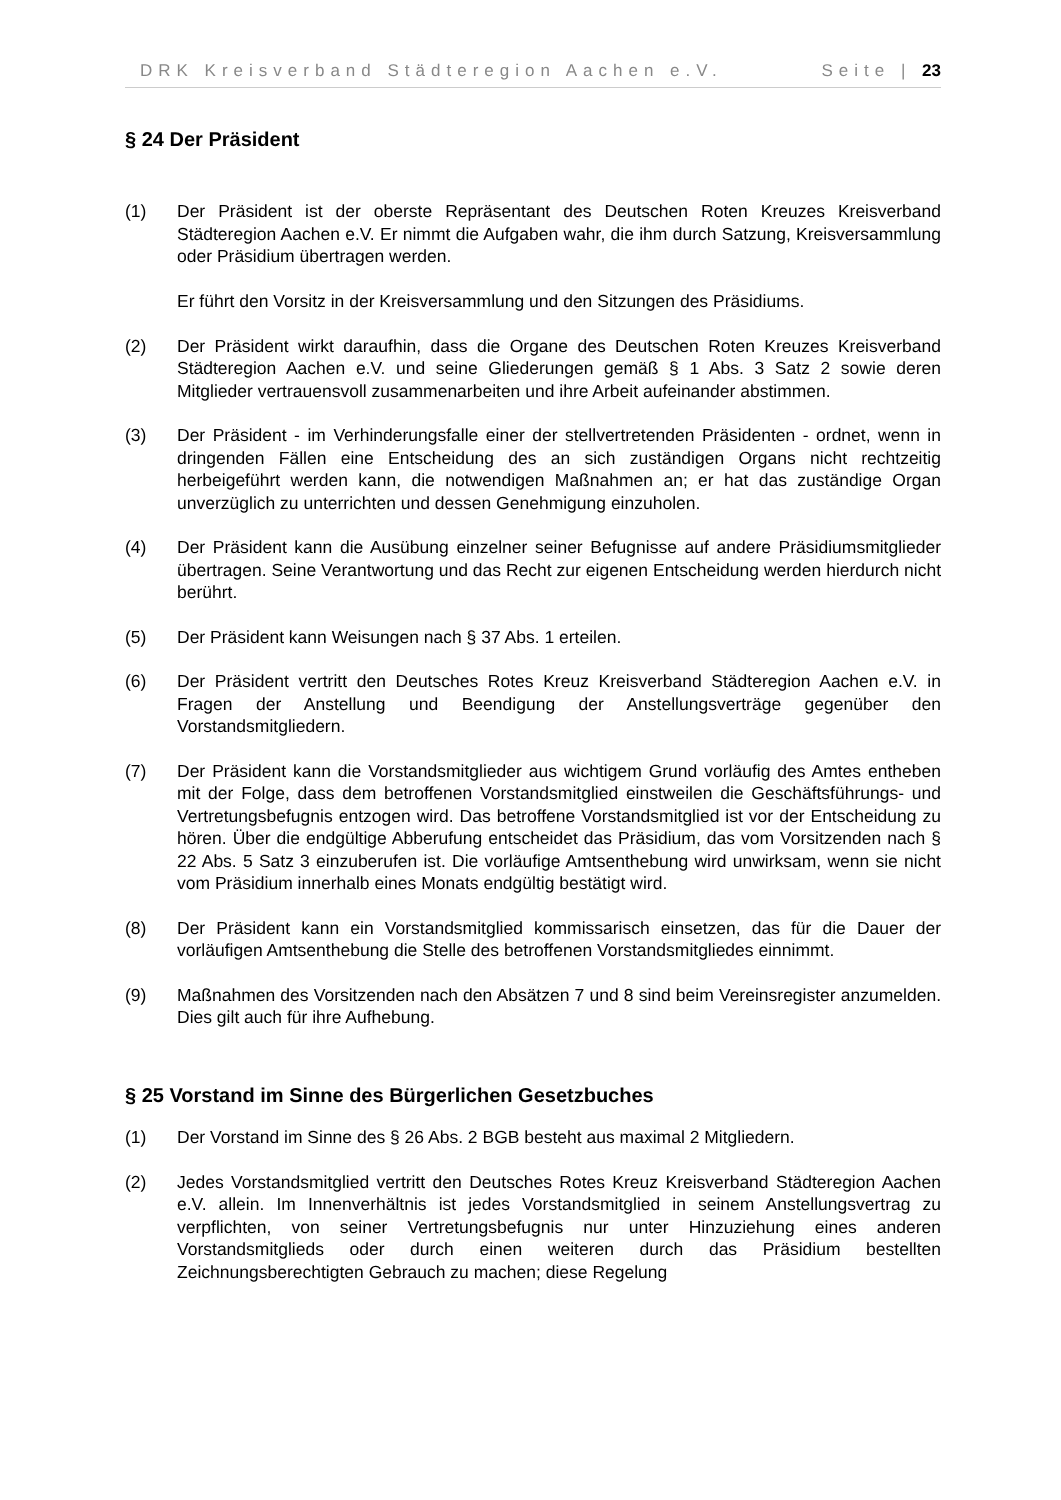DRK Kreisverband Städteregion Aachen e.V. Seite | 23
§ 24 Der Präsident
(1) Der Präsident ist der oberste Repräsentant des Deutschen Roten Kreuzes Kreisverband Städteregion Aachen e.V. Er nimmt die Aufgaben wahr, die ihm durch Satzung, Kreisversammlung oder Präsidium übertragen werden.
Er führt den Vorsitz in der Kreisversammlung und den Sitzungen des Präsidiums.
(2) Der Präsident wirkt daraufhin, dass die Organe des Deutschen Roten Kreuzes Kreisverband Städteregion Aachen e.V. und seine Gliederungen gemäß § 1 Abs. 3 Satz 2 sowie deren Mitglieder vertrauensvoll zusammenarbeiten und ihre Arbeit aufeinander abstimmen.
(3) Der Präsident - im Verhinderungsfalle einer der stellvertretenden Präsidenten - ordnet, wenn in dringenden Fällen eine Entscheidung des an sich zuständigen Organs nicht rechtzeitig herbeigeführt werden kann, die notwendigen Maßnahmen an; er hat das zuständige Organ unverzüglich zu unterrichten und dessen Genehmigung einzuholen.
(4) Der Präsident kann die Ausübung einzelner seiner Befugnisse auf andere Präsidiumsmitglieder übertragen. Seine Verantwortung und das Recht zur eigenen Entscheidung werden hierdurch nicht berührt.
(5) Der Präsident kann Weisungen nach § 37 Abs. 1 erteilen.
(6) Der Präsident vertritt den Deutsches Rotes Kreuz Kreisverband Städteregion Aachen e.V. in Fragen der Anstellung und Beendigung der Anstellungsverträge gegenüber den Vorstandsmitgliedern.
(7) Der Präsident kann die Vorstandsmitglieder aus wichtigem Grund vorläufig des Amtes entheben mit der Folge, dass dem betroffenen Vorstandsmitglied einstweilen die Geschäftsführungs- und Vertretungsbefugnis entzogen wird. Das betroffene Vorstandsmitglied ist vor der Entscheidung zu hören. Über die endgültige Abberufung entscheidet das Präsidium, das vom Vorsitzenden nach § 22 Abs. 5 Satz 3 einzuberufen ist. Die vorläufige Amtsenthebung wird unwirksam, wenn sie nicht vom Präsidium innerhalb eines Monats endgültig bestätigt wird.
(8) Der Präsident kann ein Vorstandsmitglied kommissarisch einsetzen, das für die Dauer der vorläufigen Amtsenthebung die Stelle des betroffenen Vorstandsmitgliedes einnimmt.
(9) Maßnahmen des Vorsitzenden nach den Absätzen 7 und 8 sind beim Vereinsregister anzumelden. Dies gilt auch für ihre Aufhebung.
§ 25 Vorstand im Sinne des Bürgerlichen Gesetzbuches
(1) Der Vorstand im Sinne des § 26 Abs. 2 BGB besteht aus maximal 2 Mitgliedern.
(2) Jedes Vorstandsmitglied vertritt den Deutsches Rotes Kreuz Kreisverband Städteregion Aachen e.V. allein. Im Innenverhältnis ist jedes Vorstandsmitglied in seinem Anstellungsvertrag zu verpflichten, von seiner Vertretungsbefugnis nur unter Hinzuziehung eines anderen Vorstandsmitglieds oder durch einen weiteren durch das Präsidium bestellten Zeichnungsberechtigten Gebrauch zu machen; diese Regelung